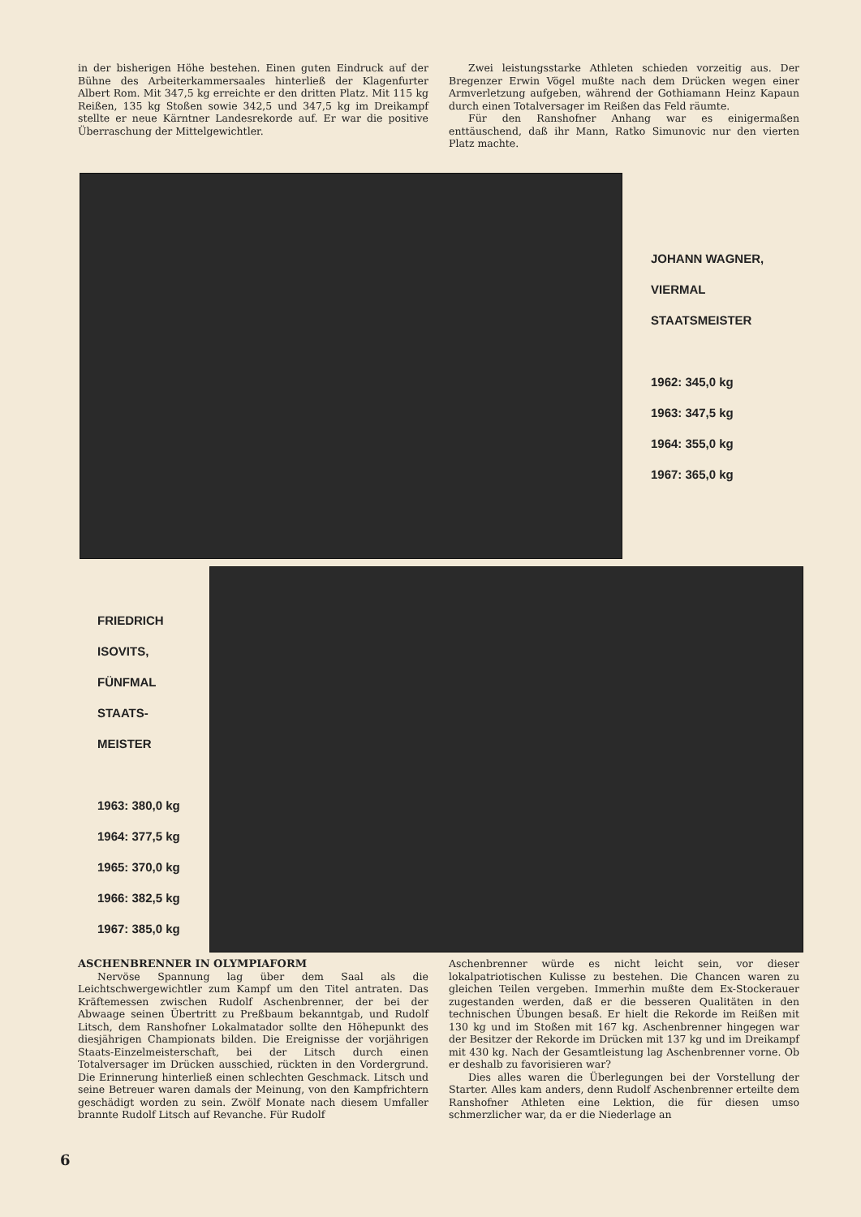in der bisherigen Höhe bestehen. Einen guten Eindruck auf der Bühne des Arbeiterkammersaales hinterließ der Klagenfurter Albert Rom. Mit 347,5 kg erreichte er den dritten Platz. Mit 115 kg Reißen, 135 kg Stoßen sowie 342,5 und 347,5 kg im Dreikampf stellte er neue Kärntner Landesrekorde auf. Er war die positive Überraschung der Mittelgewichtler.
Zwei leistungsstarke Athleten schieden vorzeitig aus. Der Bregenzer Erwin Vögel mußte nach dem Drücken wegen einer Armverletzung aufgeben, während der Gothiamann Heinz Kapaun durch einen Totalversager im Reißen das Feld räumte.
Für den Ranshofner Anhang war es einigermaßen enttäuschend, daß ihr Mann, Ratko Simunovic nur den vierten Platz machte.
JOHANN WAGNER,
VIERMAL
STAATSMEISTER
1962: 345,0 kg
1963: 347,5 kg
1964: 355,0 kg
1967: 365,0 kg
FRIEDRICH
ISOVITS,
FÜNFMAL
STAATS-
MEISTER
1963: 380,0 kg
1964: 377,5 kg
1965: 370,0 kg
1966: 382,5 kg
1967: 385,0 kg
ASCHENBRENNER IN OLYMPIAFORM
Nervöse Spannung lag über dem Saal als die Leichtschwergewichtler zum Kampf um den Titel antraten. Das Kräftemessen zwischen Rudolf Aschenbrenner, der bei der Abwaage seinen Übertritt zu Preßbaum bekanntgab, und Rudolf Litsch, dem Ranshofner Lokalmatador sollte den Höhepunkt des diesjährigen Championats bilden. Die Ereignisse der vorjährigen Staats-Einzelmeisterschaft, bei der Litsch durch einen Totalversager im Drücken ausschied, rückten in den Vordergrund. Die Erinnerung hinterließ einen schlechten Geschmack. Litsch und seine Betreuer waren damals der Meinung, von den Kampfrichtern geschädigt worden zu sein. Zwölf Monate nach diesem Umfaller brannte Rudolf Litsch auf Revanche. Für Rudolf
Aschenbrenner würde es nicht leicht sein, vor dieser lokalpatriotischen Kulisse zu bestehen. Die Chancen waren zu gleichen Teilen vergeben. Immerhin mußte dem Ex-Stockerauer zugestanden werden, daß er die besseren Qualitäten in den technischen Übungen besaß. Er hielt die Rekorde im Reißen mit 130 kg und im Stoßen mit 167 kg. Aschenbrenner hingegen war der Besitzer der Rekorde im Drücken mit 137 kg und im Dreikampf mit 430 kg. Nach der Gesamtleistung lag Aschenbrenner vorne. Ob er deshalb zu favorisieren war?
Dies alles waren die Überlegungen bei der Vorstellung der Starter. Alles kam anders, denn Rudolf Aschenbrenner erteilte dem Ranshofner Athleten eine Lektion, die für diesen umso schmerzlicher war, da er die Niederlage an
6